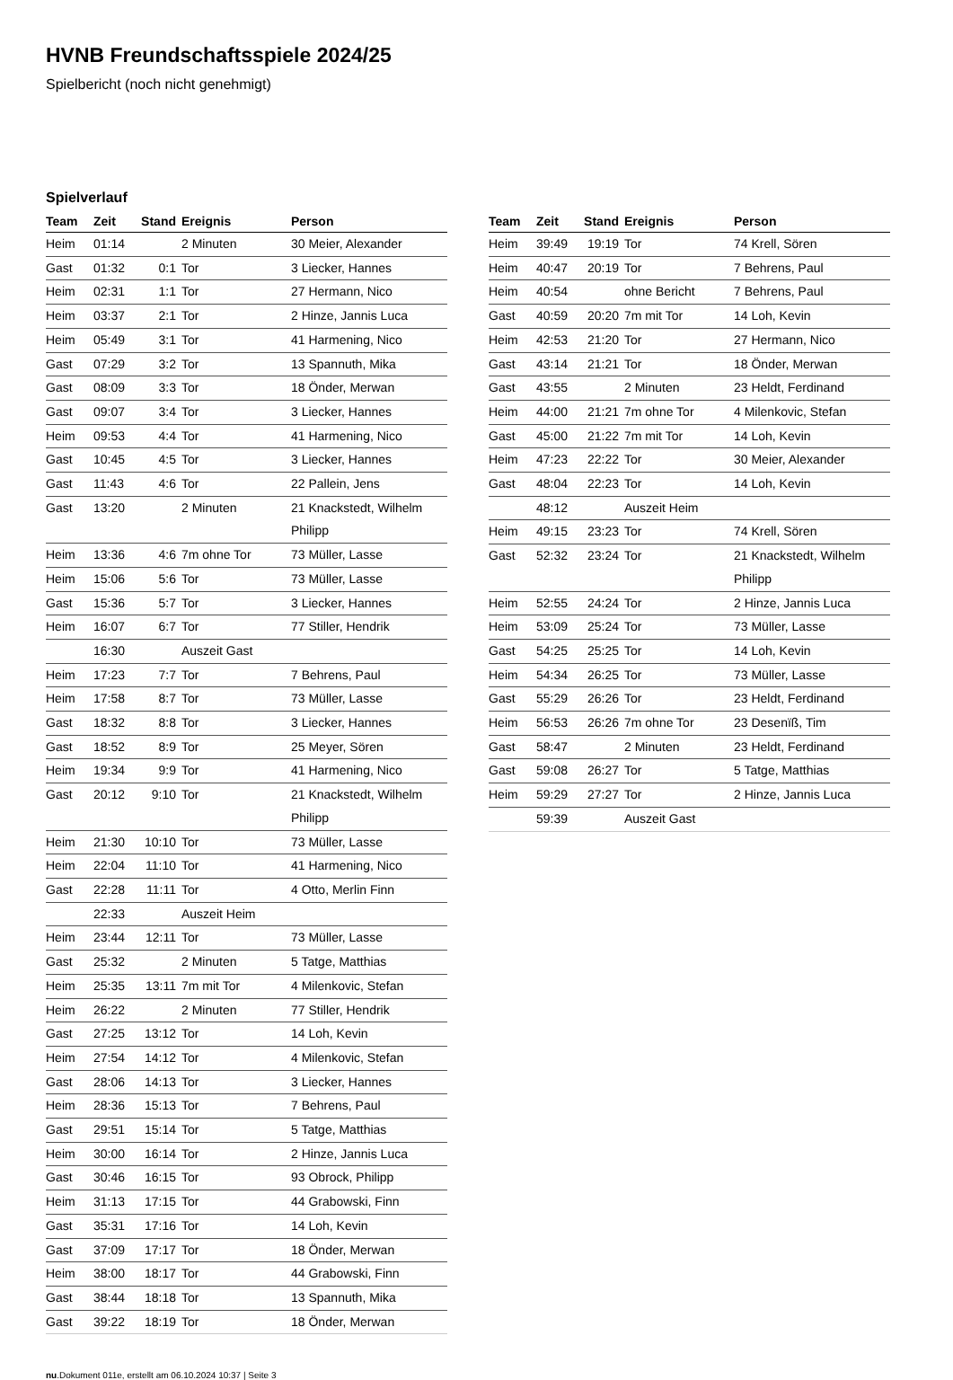HVNB Freundschaftsspiele 2024/25
Spielbericht (noch nicht genehmigt)
Spielverlauf
| Team | Zeit | Stand | Ereignis | Person |
| --- | --- | --- | --- | --- |
| Heim | 01:14 | | 2 Minuten | 30 Meier, Alexander |
| Gast | 01:32 | 0:1 | Tor | 3 Liecker, Hannes |
| Heim | 02:31 | 1:1 | Tor | 27 Hermann, Nico |
| Heim | 03:37 | 2:1 | Tor | 2 Hinze, Jannis Luca |
| Heim | 05:49 | 3:1 | Tor | 41 Harmening, Nico |
| Gast | 07:29 | 3:2 | Tor | 13 Spannuth, Mika |
| Gast | 08:09 | 3:3 | Tor | 18 Önder, Merwan |
| Gast | 09:07 | 3:4 | Tor | 3 Liecker, Hannes |
| Heim | 09:53 | 4:4 | Tor | 41 Harmening, Nico |
| Gast | 10:45 | 4:5 | Tor | 3 Liecker, Hannes |
| Gast | 11:43 | 4:6 | Tor | 22 Pallein, Jens |
| Gast | 13:20 | | 2 Minuten | 21 Knackstedt, Wilhelm Philipp |
| Heim | 13:36 | 4:6 | 7m ohne Tor | 73 Müller, Lasse |
| Heim | 15:06 | 5:6 | Tor | 73 Müller, Lasse |
| Gast | 15:36 | 5:7 | Tor | 3 Liecker, Hannes |
| Heim | 16:07 | 6:7 | Tor | 77 Stiller, Hendrik |
| | 16:30 | | Auszeit Gast | |
| Heim | 17:23 | 7:7 | Tor | 7 Behrens, Paul |
| Heim | 17:58 | 8:7 | Tor | 73 Müller, Lasse |
| Gast | 18:32 | 8:8 | Tor | 3 Liecker, Hannes |
| Gast | 18:52 | 8:9 | Tor | 25 Meyer, Sören |
| Heim | 19:34 | 9:9 | Tor | 41 Harmening, Nico |
| Gast | 20:12 | 9:10 | Tor | 21 Knackstedt, Wilhelm Philipp |
| Heim | 21:30 | 10:10 | Tor | 73 Müller, Lasse |
| Heim | 22:04 | 11:10 | Tor | 41 Harmening, Nico |
| Gast | 22:28 | 11:11 | Tor | 4 Otto, Merlin Finn |
| | 22:33 | | Auszeit Heim | |
| Heim | 23:44 | 12:11 | Tor | 73 Müller, Lasse |
| Gast | 25:32 | | 2 Minuten | 5 Tatge, Matthias |
| Heim | 25:35 | 13:11 | 7m mit Tor | 4 Milenkovic, Stefan |
| Heim | 26:22 | | 2 Minuten | 77 Stiller, Hendrik |
| Gast | 27:25 | 13:12 | Tor | 14 Loh, Kevin |
| Heim | 27:54 | 14:12 | Tor | 4 Milenkovic, Stefan |
| Gast | 28:06 | 14:13 | Tor | 3 Liecker, Hannes |
| Heim | 28:36 | 15:13 | Tor | 7 Behrens, Paul |
| Gast | 29:51 | 15:14 | Tor | 5 Tatge, Matthias |
| Heim | 30:00 | 16:14 | Tor | 2 Hinze, Jannis Luca |
| Gast | 30:46 | 16:15 | Tor | 93 Obrock, Philipp |
| Heim | 31:13 | 17:15 | Tor | 44 Grabowski, Finn |
| Gast | 35:31 | 17:16 | Tor | 14 Loh, Kevin |
| Gast | 37:09 | 17:17 | Tor | 18 Önder, Merwan |
| Heim | 38:00 | 18:17 | Tor | 44 Grabowski, Finn |
| Gast | 38:44 | 18:18 | Tor | 13 Spannuth, Mika |
| Gast | 39:22 | 18:19 | Tor | 18 Önder, Merwan |
| Team | Zeit | Stand | Ereignis | Person |
| --- | --- | --- | --- | --- |
| Heim | 39:49 | 19:19 | Tor | 74 Krell, Sören |
| Heim | 40:47 | 20:19 | Tor | 7 Behrens, Paul |
| Heim | 40:54 | | ohne Bericht | 7 Behrens, Paul |
| Gast | 40:59 | 20:20 | 7m mit Tor | 14 Loh, Kevin |
| Heim | 42:53 | 21:20 | Tor | 27 Hermann, Nico |
| Gast | 43:14 | 21:21 | Tor | 18 Önder, Merwan |
| Gast | 43:55 | | 2 Minuten | 23 Heldt, Ferdinand |
| Heim | 44:00 | 21:21 | 7m ohne Tor | 4 Milenkovic, Stefan |
| Gast | 45:00 | 21:22 | 7m mit Tor | 14 Loh, Kevin |
| Heim | 47:23 | 22:22 | Tor | 30 Meier, Alexander |
| Gast | 48:04 | 22:23 | Tor | 14 Loh, Kevin |
| | 48:12 | | Auszeit Heim | |
| Heim | 49:15 | 23:23 | Tor | 74 Krell, Sören |
| Gast | 52:32 | 23:24 | Tor | 21 Knackstedt, Wilhelm Philipp |
| Heim | 52:55 | 24:24 | Tor | 2 Hinze, Jannis Luca |
| Heim | 53:09 | 25:24 | Tor | 73 Müller, Lasse |
| Gast | 54:25 | 25:25 | Tor | 14 Loh, Kevin |
| Heim | 54:34 | 26:25 | Tor | 73 Müller, Lasse |
| Gast | 55:29 | 26:26 | Tor | 23 Heldt, Ferdinand |
| Heim | 56:53 | 26:26 | 7m ohne Tor | 23 Desenïß, Tim |
| Gast | 58:47 | | 2 Minuten | 23 Heldt, Ferdinand |
| Gast | 59:08 | 26:27 | Tor | 5 Tatge, Matthias |
| Heim | 59:29 | 27:27 | Tor | 2 Hinze, Jannis Luca |
| | 59:39 | | Auszeit Gast | |
nu.Dokument 011e, erstellt am 06.10.2024 10:37 | Seite 3